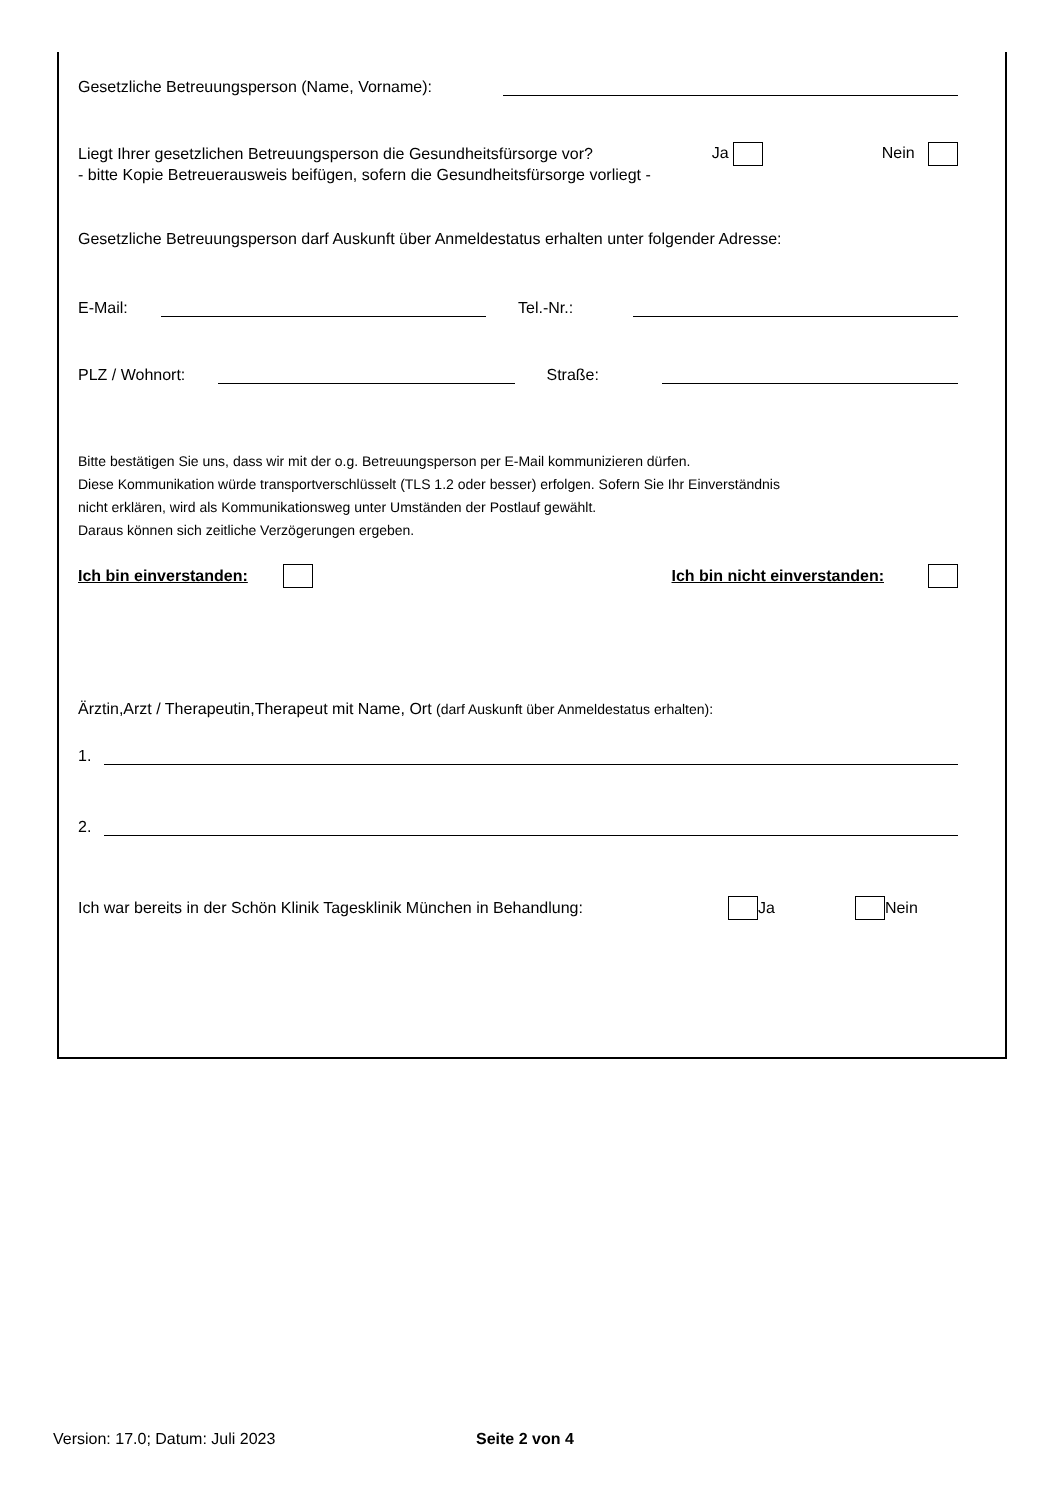Gesetzliche Betreuungsperson (Name, Vorname):
Liegt Ihrer gesetzlichen Betreuungsperson die Gesundheitsfürsorge vor? Ja Nein
- bitte Kopie Betreuerausweis beifügen, sofern die Gesundheitsfürsorge vorliegt -
Gesetzliche Betreuungsperson darf Auskunft über Anmeldestatus erhalten unter folgender Adresse:
E-Mail: Tel.-Nr.:
PLZ / Wohnort: Straße:
Bitte bestätigen Sie uns, dass wir mit der o.g. Betreuungsperson per E-Mail kommunizieren dürfen.
Diese Kommunikation würde transportverschlüsselt (TLS 1.2 oder besser) erfolgen. Sofern Sie Ihr Einverständnis
nicht erklären, wird als Kommunikationsweg unter Umständen der Postlauf gewählt.
Daraus können sich zeitliche Verzögerungen ergeben.
Ich bin einverstanden: Ich bin nicht einverstanden:
Ärztin,Arzt / Therapeutin,Therapeut mit Name, Ort (darf Auskunft über Anmeldestatus erhalten):
1.
2.
Ich war bereits in der Schön Klinik Tagesklinik München in Behandlung: Ja Nein
Version: 17.0; Datum: Juli 2023 Seite 2 von 4